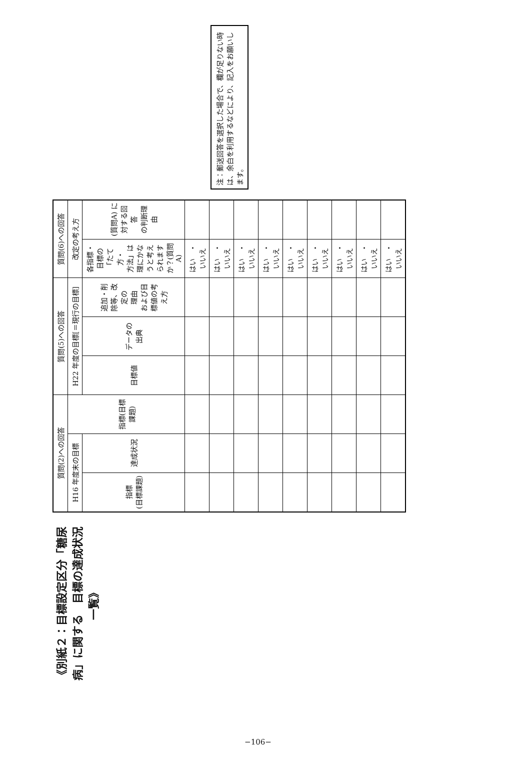《別紙２：目標設定区分「糖尿病」に関する　目標の達成状況一覧》
| 質問(2)への回答 | | | 質問(5)への回答 | | | 質問(6)への回答 | |
| --- | --- | --- | --- | --- | --- | --- | --- |
| H16 年度末の目標 | | 指標(目標課題) | H22 年度の目標[＝現行の目標] | | | 改定の考え方 | |
| 指標 (目標課題) | 達成状況 | | 目標値 | データの出典 | 追加・削除等、改定の 理由 および目標値の考え方 | 各指標・目標の「たて方・ 方法」は理にかなうと考え られますか？(質問A) | (質問A) に対する回答 の判断理由 |
| | | | | | | はい ・ いいえ | |
| | | | | | | はい ・ いいえ | |
| | | | | | | はい ・ いいえ | |
| | | | | | | はい ・ いいえ | |
| | | | | | | はい ・ いいえ | |
| | | | | | | はい ・ いいえ | |
| | | | | | | はい ・ いいえ | |
| | | | | | | はい ・ いいえ | |
| | | | | | | はい ・ いいえ | |
注：郵送回答を選択した場合で、欄が足りない時は、余白を利用するなどにより、記入をお願いします。
−106−